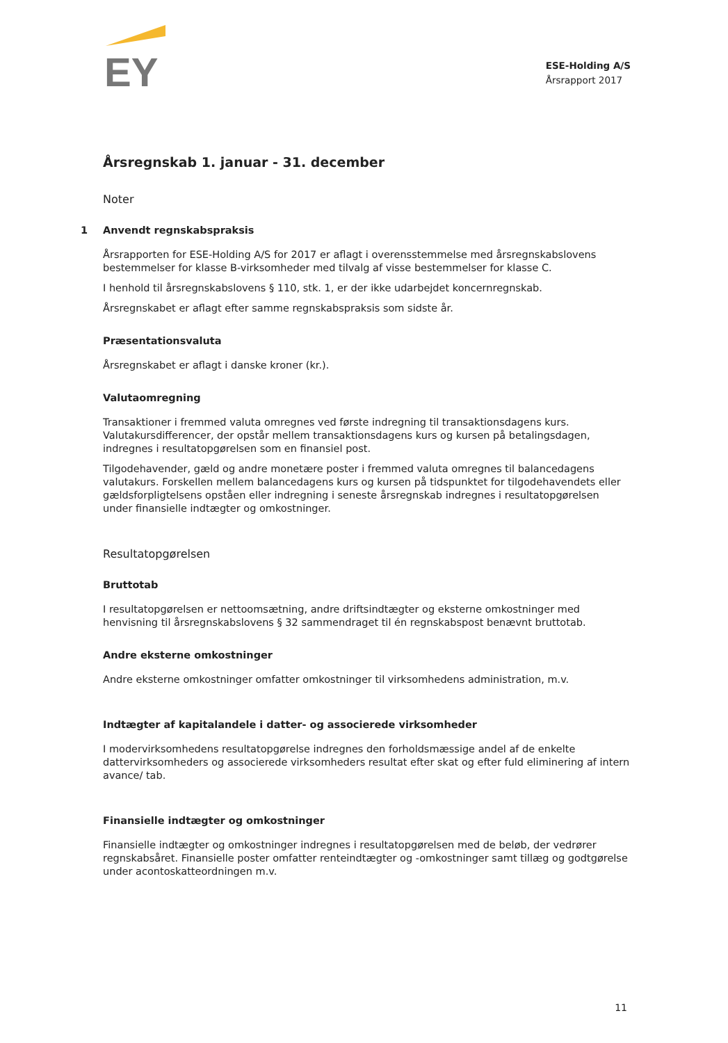EY
ESE-Holding A/S
Årsrapport 2017
Årsregnskab 1. januar - 31. december
Noter
1 Anvendt regnskabspraksis
Årsrapporten for ESE-Holding A/S for 2017 er aflagt i overensstemmelse med årsregnskabslovens bestemmelser for klasse B-virksomheder med tilvalg af visse bestemmelser for klasse C.
I henhold til årsregnskabslovens § 110, stk. 1, er der ikke udarbejdet koncernregnskab.
Årsregnskabet er aflagt efter samme regnskabspraksis som sidste år.
Præsentationsvaluta
Årsregnskabet er aflagt i danske kroner (kr.).
Valutaomregning
Transaktioner i fremmed valuta omregnes ved første indregning til transaktionsdagens kurs. Valutakursdifferencer, der opstår mellem transaktionsdagens kurs og kursen på betalingsdagen, indregnes i resultatopgørelsen som en finansiel post.
Tilgodehavender, gæld og andre monetære poster i fremmed valuta omregnes til balancedagens valutakurs. Forskellen mellem balancedagens kurs og kursen på tidspunktet for tilgodehavendets eller gældsforpligtelsens opståen eller indregning i seneste årsregnskab indregnes i resultatopgørelsen under finansielle indtægter og omkostninger.
Resultatopgørelsen
Bruttotab
I resultatopgørelsen er nettoomsætning, andre driftsindtægter og eksterne omkostninger med henvisning til årsregnskabslovens § 32 sammendraget til én regnskabspost benævnt bruttotab.
Andre eksterne omkostninger
Andre eksterne omkostninger omfatter omkostninger til virksomhedens administration, m.v.
Indtægter af kapitalandele i datter- og associerede virksomheder
I modervirksomhedens resultatopgørelse indregnes den forholdsmæssige andel af de enkelte dattervirksomheders og associerede virksomheders resultat efter skat og efter fuld eliminering af intern avance/ tab.
Finansielle indtægter og omkostninger
Finansielle indtægter og omkostninger indregnes i resultatopgørelsen med de beløb, der vedrører regnskabsåret. Finansielle poster omfatter renteindtægter og -omkostninger samt tillæg og godtgørelse under acontoskatteordningen m.v.
11